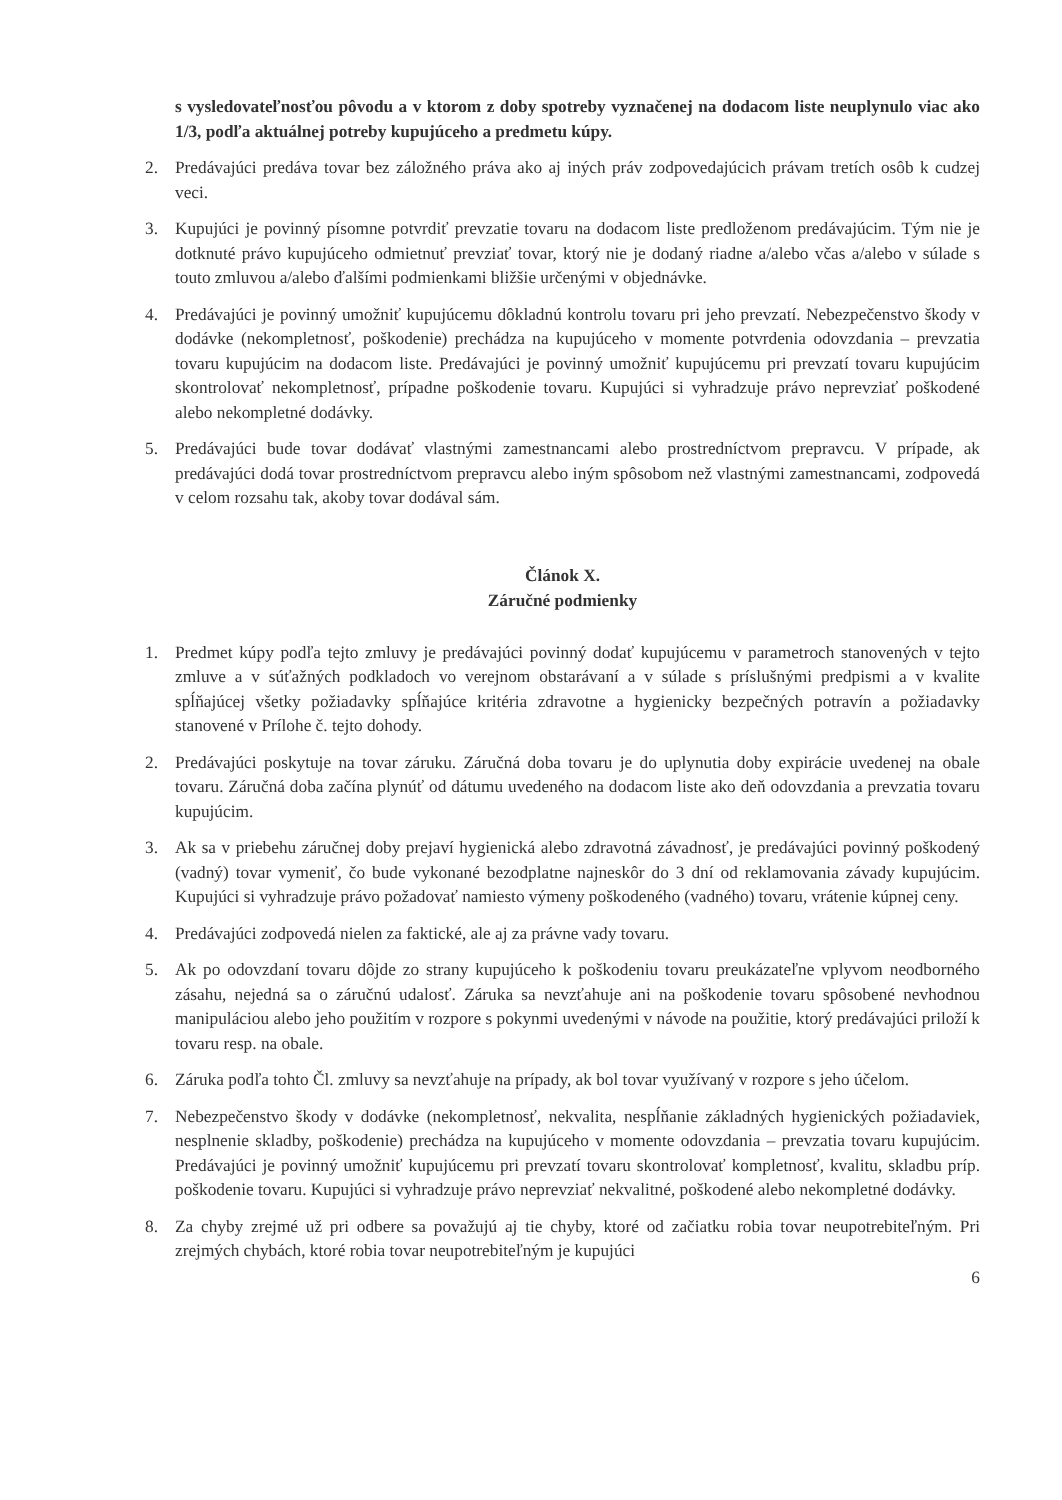s vysledovateľnosťou pôvodu a v ktorom z doby spotreby vyznačenej na dodacom liste neuplynulo viac ako 1/3, podľa aktuálnej potreby kupujúceho a predmetu kúpy.
2. Predávajúci predáva tovar bez záložného práva ako aj iných práv zodpovedajúcich právam tretích osôb k cudzej veci.
3. Kupujúci je povinný písomne potvrdiť prevzatie tovaru na dodacom liste predloženom predávajúcim. Tým nie je dotknuté právo kupujúceho odmietnuť prevziať tovar, ktorý nie je dodaný riadne a/alebo včas a/alebo v súlade s touto zmluvou a/alebo ďalšími podmienkami bližšie určenými v objednávke.
4. Predávajúci je povinný umožniť kupujúcemu dôkladnú kontrolu tovaru pri jeho prevzatí. Nebezpečenstvo škody v dodávke (nekompletnosť, poškodenie) prechádza na kupujúceho v momente potvrdenia odovzdania – prevzatia tovaru kupujúcim na dodacom liste. Predávajúci je povinný umožniť kupujúcemu pri prevzatí tovaru kupujúcim skontrolovať nekompletnosť, prípadne poškodenie tovaru. Kupujúci si vyhradzuje právo neprevziať poškodené alebo nekompletné dodávky.
5. Predávajúci bude tovar dodávať vlastnými zamestnancami alebo prostredníctvom prepravcu. V prípade, ak predávajúci dodá tovar prostredníctvom prepravcu alebo iným spôsobom než vlastnými zamestnancami, zodpovedá v celom rozsahu tak, akoby tovar dodával sám.
Článok X.
Záručné podmienky
1. Predmet kúpy podľa tejto zmluvy je predávajúci povinný dodať kupujúcemu v parametroch stanovených v tejto zmluve a v súťažných podkladoch vo verejnom obstarávaní a v súlade s príslušnými predpismi a v kvalite spĺňajúcej všetky požiadavky spĺňajúce kritéria zdravotne a hygienicky bezpečných potravín a požiadavky stanovené v Prílohe č. tejto dohody.
2. Predávajúci poskytuje na tovar záruku. Záručná doba tovaru je do uplynutia doby expirácie uvedenej na obale tovaru. Záručná doba začína plynúť od dátumu uvedeného na dodacom liste ako deň odovzdania a prevzatia tovaru kupujúcim.
3. Ak sa v priebehu záručnej doby prejaví hygienická alebo zdravotná závadnosť, je predávajúci povinný poškodený (vadný) tovar vymeniť, čo bude vykonané bezodplatne najneskôr do 3 dní od reklamovania závady kupujúcim. Kupujúci si vyhradzuje právo požadovať namiesto výmeny poškodeného (vadného) tovaru, vrátenie kúpnej ceny.
4. Predávajúci zodpovedá nielen za faktické, ale aj za právne vady tovaru.
5. Ak po odovzdaní tovaru dôjde zo strany kupujúceho k poškodeniu tovaru preukázateľne vplyvom neodborného zásahu, nejedná sa o záručnú udalosť. Záruka sa nevzťahuje ani na poškodenie tovaru spôsobené nevhodnou manipuláciou alebo jeho použitím v rozpore s pokynmi uvedenými v návode na použitie, ktorý predávajúci priloží k tovaru resp. na obale.
6. Záruka podľa tohto Čl. zmluvy sa nevzťahuje na prípady, ak bol tovar využívaný v rozpore s jeho účelom.
7. Nebezpečenstvo škody v dodávke (nekompletnosť, nekvalita, nespĺňanie základných hygienických požiadaviek, nesplnenie skladby, poškodenie) prechádza na kupujúceho v momente odovzdania – prevzatia tovaru kupujúcim. Predávajúci je povinný umožniť kupujúcemu pri prevzatí tovaru skontrolovať kompletnosť, kvalitu, skladbu príp. poškodenie tovaru. Kupujúci si vyhradzuje právo neprevziať nekvalitné, poškodené alebo nekompletné dodávky.
8. Za chyby zrejmé už pri odbere sa považujú aj tie chyby, ktoré od začiatku robia tovar neupotrebiteľným. Pri zrejmých chybách, ktoré robia tovar neupotrebiteľným je kupujúci
6